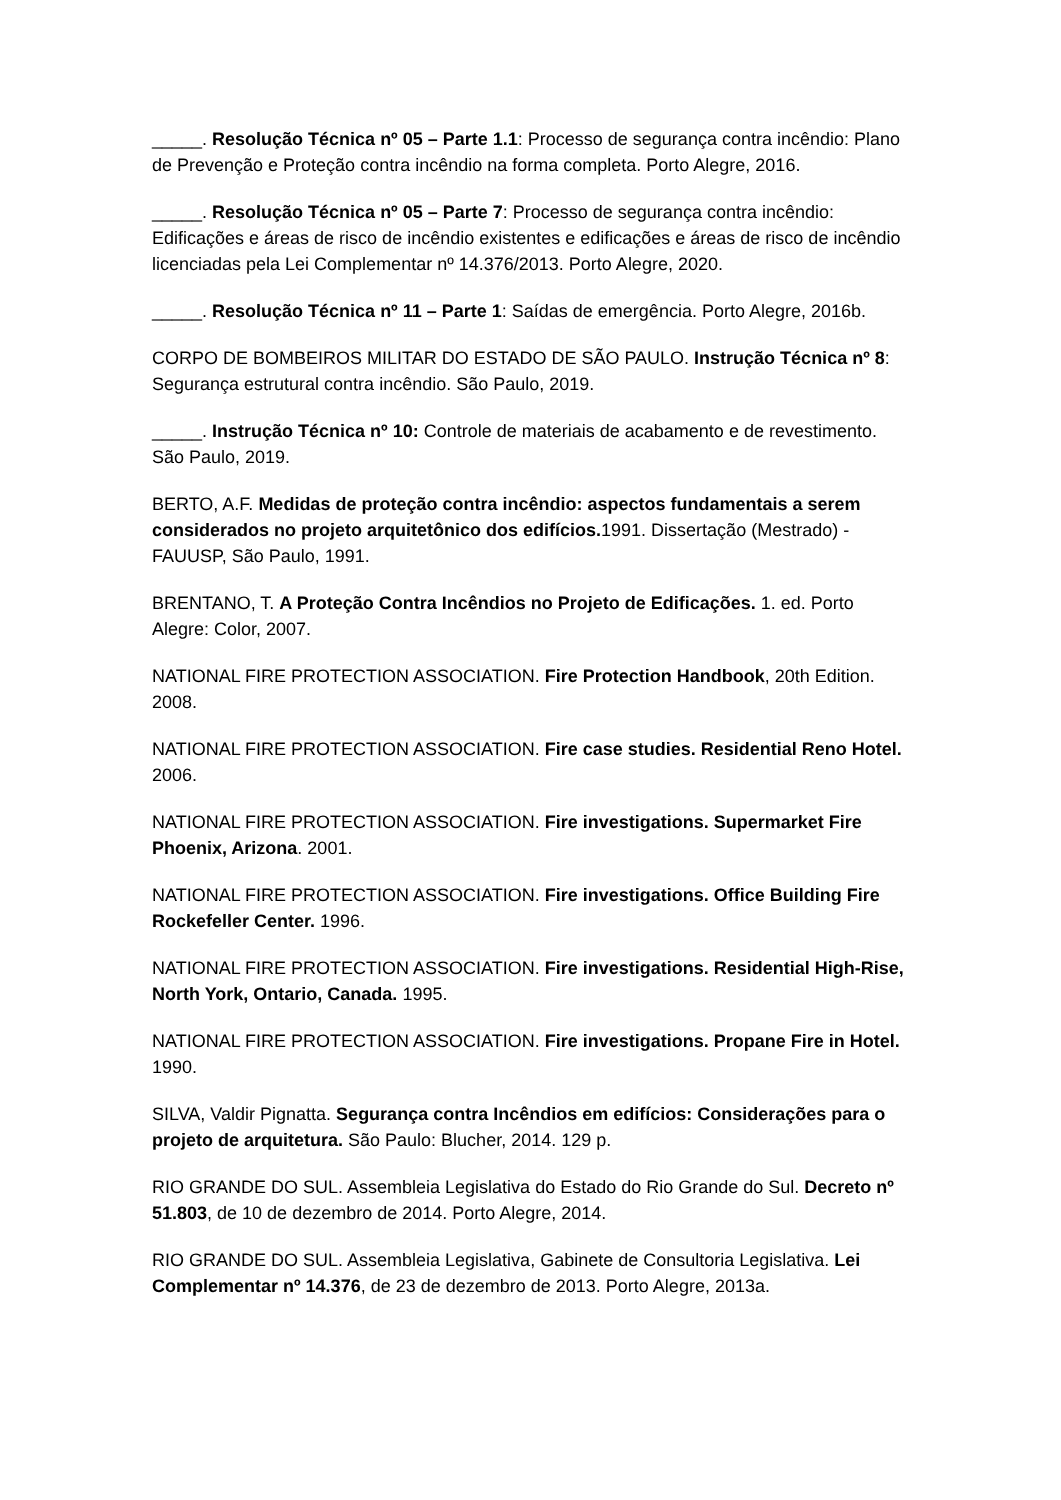_____. Resolução Técnica nº 05 – Parte 1.1: Processo de segurança contra incêndio: Plano de Prevenção e Proteção contra incêndio na forma completa. Porto Alegre, 2016.
_____. Resolução Técnica nº 05 – Parte 7: Processo de segurança contra incêndio: Edificações e áreas de risco de incêndio existentes e edificações e áreas de risco de incêndio licenciadas pela Lei Complementar nº 14.376/2013. Porto Alegre, 2020.
_____. Resolução Técnica nº 11 – Parte 1: Saídas de emergência. Porto Alegre, 2016b.
CORPO DE BOMBEIROS MILITAR DO ESTADO DE SÃO PAULO. Instrução Técnica nº 8: Segurança estrutural contra incêndio. São Paulo, 2019.
_____. Instrução Técnica nº 10: Controle de materiais de acabamento e de revestimento. São Paulo, 2019.
BERTO, A.F. Medidas de proteção contra incêndio: aspectos fundamentais a serem considerados no projeto arquitetônico dos edifícios. 1991. Dissertação (Mestrado) - FAUUSP, São Paulo, 1991.
BRENTANO, T. A Proteção Contra Incêndios no Projeto de Edificações. 1. ed. Porto Alegre: Color, 2007.
NATIONAL FIRE PROTECTION ASSOCIATION. Fire Protection Handbook, 20th Edition. 2008.
NATIONAL FIRE PROTECTION ASSOCIATION. Fire case studies. Residential Reno Hotel. 2006.
NATIONAL FIRE PROTECTION ASSOCIATION. Fire investigations. Supermarket Fire Phoenix, Arizona. 2001.
NATIONAL FIRE PROTECTION ASSOCIATION. Fire investigations. Office Building Fire Rockefeller Center. 1996.
NATIONAL FIRE PROTECTION ASSOCIATION. Fire investigations. Residential High-Rise, North York, Ontario, Canada. 1995.
NATIONAL FIRE PROTECTION ASSOCIATION. Fire investigations. Propane Fire in Hotel. 1990.
SILVA, Valdir Pignatta. Segurança contra Incêndios em edifícios: Considerações para o projeto de arquitetura. São Paulo: Blucher, 2014. 129 p.
RIO GRANDE DO SUL. Assembleia Legislativa do Estado do Rio Grande do Sul. Decreto nº 51.803, de 10 de dezembro de 2014. Porto Alegre, 2014.
RIO GRANDE DO SUL. Assembleia Legislativa, Gabinete de Consultoria Legislativa. Lei Complementar nº 14.376, de 23 de dezembro de 2013. Porto Alegre, 2013a.